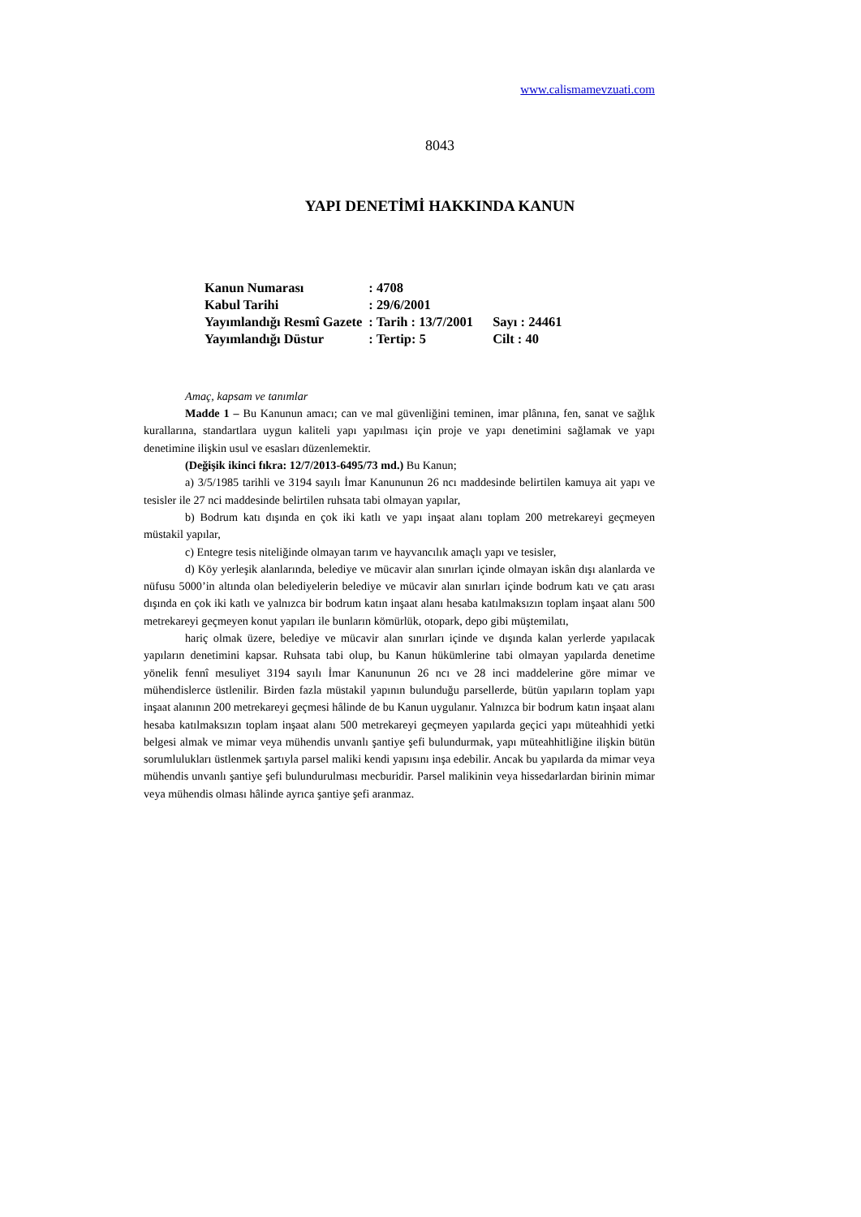www.calismamevzuati.com
8043
YAPI DENETİMİ HAKKINDA KANUN
| Kanun Numarası | : 4708 | |
| Kabul Tarihi | : 29/6/2001 | |
| Yayımlandığı Resmî Gazete | : Tarih : 13/7/2001 | Sayı : 24461 |
| Yayımlandığı Düstur | : Tertip: 5 | Cilt : 40 |
Amaç, kapsam ve tanımlar
Madde 1 – Bu Kanunun amacı; can ve mal güvenliğini teminen, imar plânına, fen, sanat ve sağlık kurallarına, standartlara uygun kaliteli yapı yapılması için proje ve yapı denetimini sağlamak ve yapı denetimine ilişkin usul ve esasları düzenlemektir.
(Değişik ikinci fıkra: 12/7/2013-6495/73 md.) Bu Kanun;
a) 3/5/1985 tarihli ve 3194 sayılı İmar Kanununun 26 ncı maddesinde belirtilen kamuya ait yapı ve tesisler ile 27 nci maddesinde belirtilen ruhsata tabi olmayan yapılar,
b) Bodrum katı dışında en çok iki katlı ve yapı inşaat alanı toplam 200 metrekareyi geçmeyen müstakil yapılar,
c) Entegre tesis niteliğinde olmayan tarım ve hayvancılık amaçlı yapı ve tesisler,
d) Köy yerleşik alanlarında, belediye ve mücavir alan sınırları içinde olmayan iskân dışı alanlarda ve nüfusu 5000’in altında olan belediyelerin belediye ve mücavir alan sınırları içinde bodrum katı ve çatı arası dışında en çok iki katlı ve yalnızca bir bodrum katın inşaat alanı hesaba katılmaksızın toplam inşaat alanı 500 metrekareyi geçmeyen konut yapıları ile bunların kömürlük, otopark, depo gibi müştemilatı,
hariç olmak üzere, belediye ve mücavir alan sınırları içinde ve dışında kalan yerlerde yapılacak yapıların denetimini kapsar. Ruhsata tabi olup, bu Kanun hükümlerine tabi olmayan yapılarda denetime yönelik fennî mesuliyet 3194 sayılı İmar Kanununun 26 ncı ve 28 inci maddelerine göre mimar ve mühendislerce üstlenilir. Birden fazla müstakil yapının bulunduğu parsellerde, bütün yapıların toplam yapı inşaat alanının 200 metrekareyi geçmesi hâlinde de bu Kanun uygulanır. Yalnızca bir bodrum katın inşaat alanı hesaba katılmaksızın toplam inşaat alanı 500 metrekareyi geçmeyen yapılarda geçici yapı müteahhidi yetki belgesi almak ve mimar veya mühendis unvanlı şantiye şefi bulundurmak, yapı müteahhitliğine ilişkin bütün sorumlulukları üstlenmek şartıyla parsel maliki kendi yapısını inşa edebilir. Ancak bu yapılarda da mimar veya mühendis unvanlı şantiye şefi bulundurulması mecburidir. Parsel malikinin veya hissedarlardan birinin mimar veya mühendis olması hâlinde ayrıca şantiye şefi aranmaz.